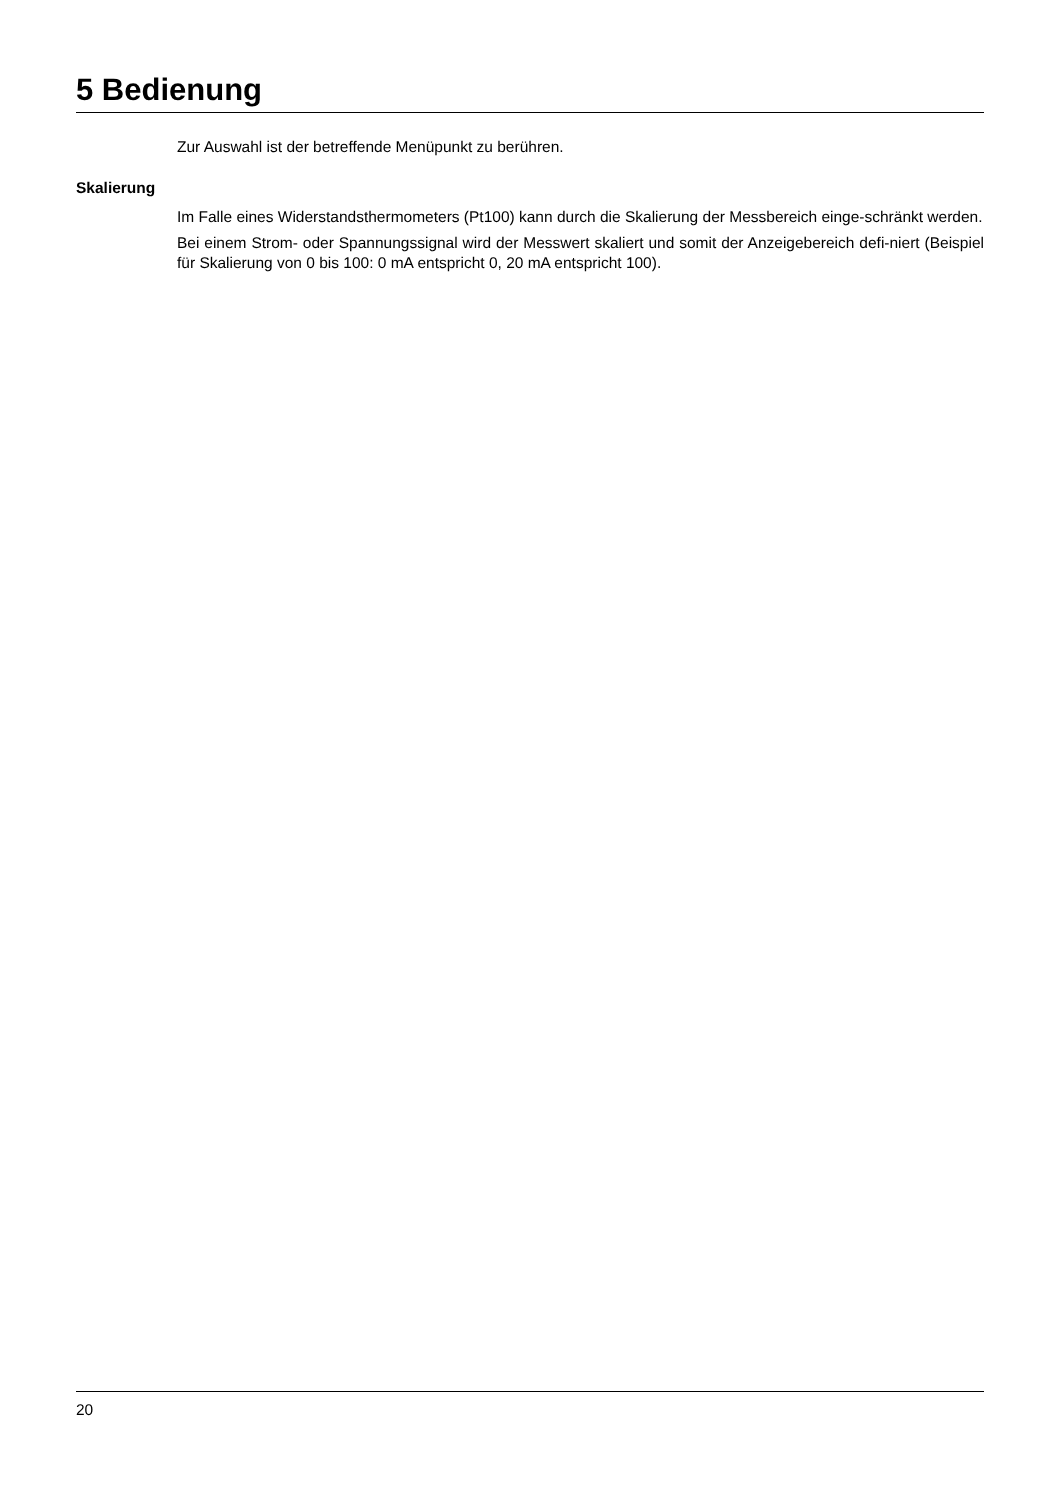5 Bedienung
Zur Auswahl ist der betreffende Menüpunkt zu berühren.
Skalierung
Im Falle eines Widerstandsthermometers (Pt100) kann durch die Skalierung der Messbereich einge-schränkt werden.
Bei einem Strom- oder Spannungssignal wird der Messwert skaliert und somit der Anzeigebereich defi-niert (Beispiel für Skalierung von 0 bis 100: 0 mA entspricht 0, 20 mA entspricht 100).
20